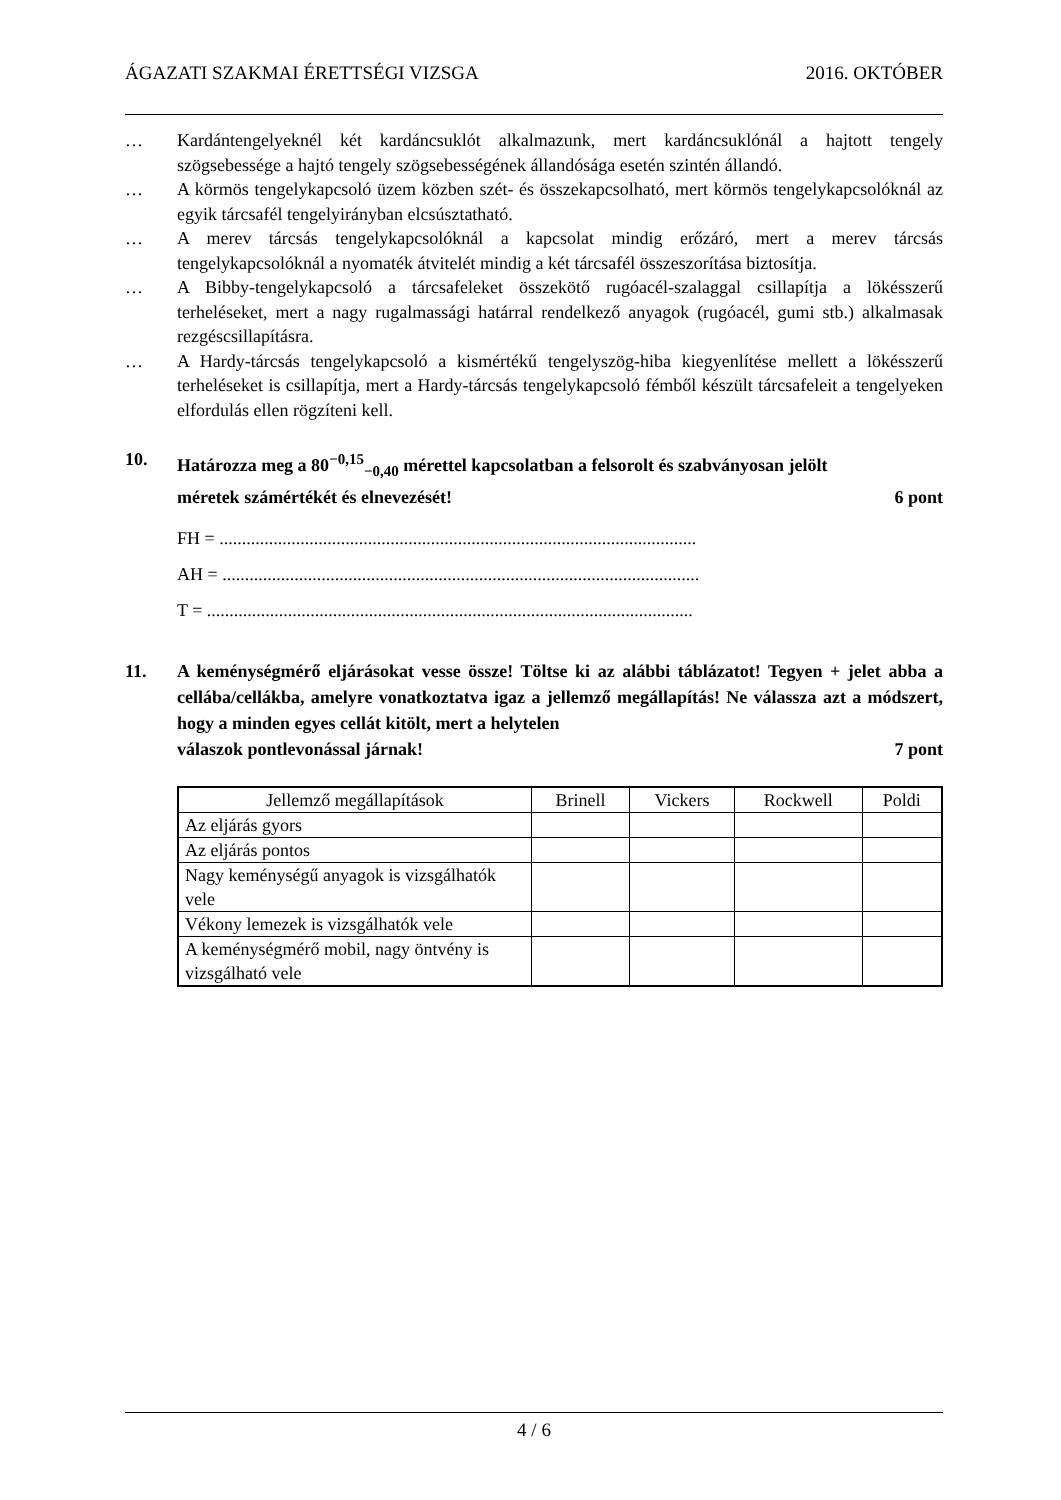ÁGAZATI SZAKMAI ÉRETTSÉGI VIZSGA 2016. OKTÓBER
… Kardántengelyeknél két kardáncsuklót alkalmazunk, mert kardáncsuklónál a hajtott tengely szögsebessége a hajtó tengely szögsebességének állandósága esetén szintén állandó.
… A körmös tengelykapcsoló üzem közben szét- és összekapcsolható, mert körmös tengelykapcsolóknál az egyik tárcsafél tengelyirányban elcsúsztatható.
… A merev tárcsás tengelykapcsolóknál a kapcsolat mindig erőzáró, mert a merev tárcsás tengelykapcsolóknál a nyomaték átvitelét mindig a két tárcsafél összeszorítása biztosítja.
… A Bibby-tengelykapcsoló a tárcsafeleket összekötő rugóacél-szalaggal csillapítja a lökésszerű terheléseket, mert a nagy rugalmassági határral rendelkező anyagok (rugóacél, gumi stb.) alkalmasak rezgéscsillapításra.
… A Hardy-tárcsás tengelykapcsoló a kismértékű tengelyszög-hiba kiegyenlítése mellett a lökésszerű terheléseket is csillapítja, mert a Hardy-tárcsás tengelykapcsoló fémből készült tárcsafeleit a tengelyeken elfordulás ellen rögzíteni kell.
10. Határozza meg a 80<sup>−0,15</sup><sub>−0,40</sub> mérettel kapcsolatban a felsorolt és szabványosan jelölt
méretek számértékét és elnevezését! 6 pont
FH = ..........................................................................................................
AH = ..........................................................................................................
T = ............................................................................................................
11. A keménységmérő eljárásokat vesse össze! Töltse ki az alábbi táblázatot! Tegyen + jelet abba a cellába/cellákba, amelyre vonatkoztatva igaz a jellemző megállapítás! Ne válassza azt a módszert, hogy a minden egyes cellát kitölt, mert a helytelen
válaszok pontlevonással járnak! 7 pont
| Jellemző megállapítások | Brinell | Vickers | Rockwell | Poldi |
| --- | --- | --- | --- | --- |
| Az eljárás gyors | | | | |
| Az eljárás pontos | | | | |
| Nagy keménységű anyagok is vizsgálhatók vele | | | | |
| Vékony lemezek is vizsgálhatók vele | | | | |
| A keménységmérő mobil, nagy öntvény is vizsgálható vele | | | | |
4 / 6